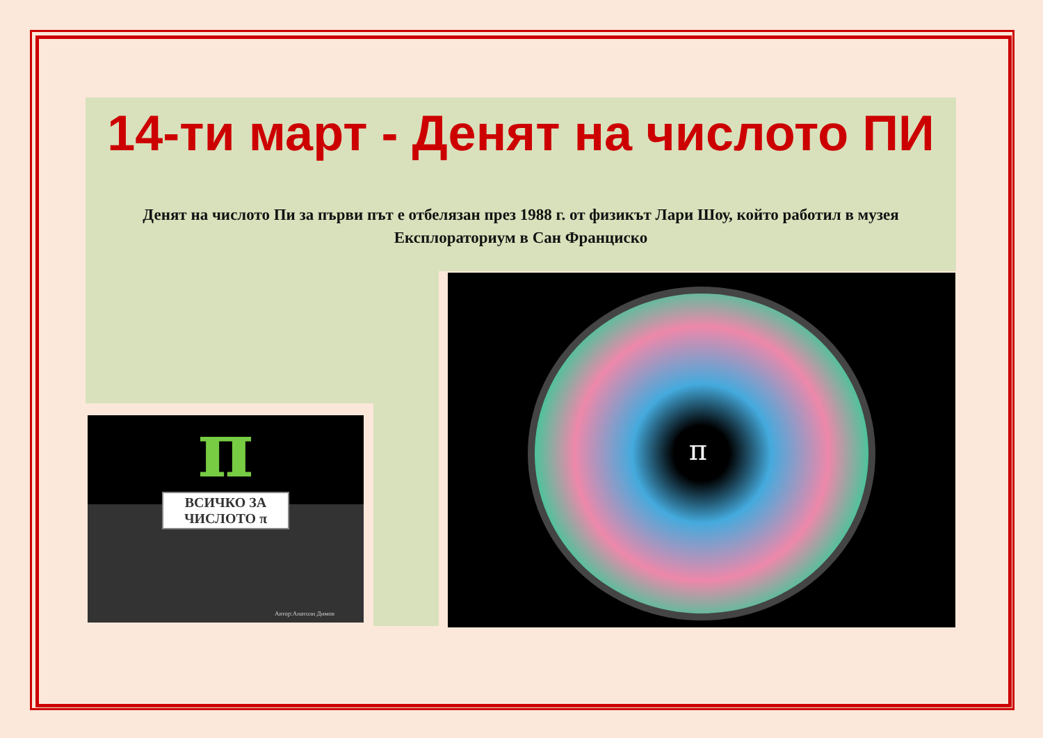14-ти март - Денят на числото ПИ
Денят на числото Пи за първи път е отбелязан през 1988 г. от физикът Лари Шоу, който работил в музея Експлораториум в Сан Франциско
π
ВСИЧКО ЗА
ЧИСЛОТО π
Автор:Анатоли Димов
π